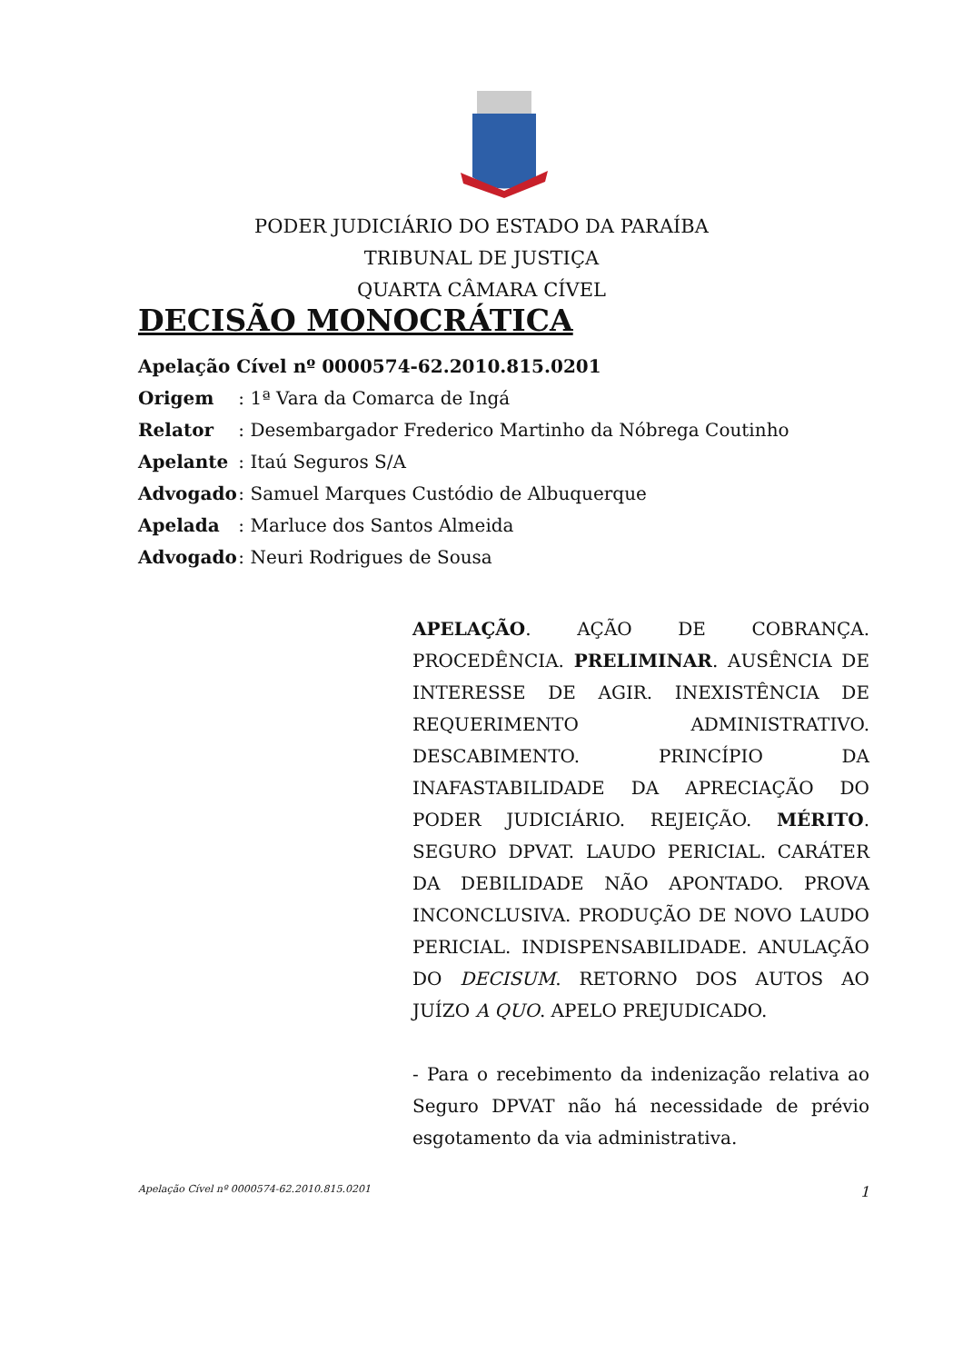PODER JUDICIÁRIO DO ESTADO DA PARAÍBA
TRIBUNAL DE JUSTIÇA
QUARTA CÂMARA CÍVEL
DECISÃO MONOCRÁTICA
Apelação Cível nº 0000574-62.2010.815.0201
Origem : 1ª Vara da Comarca de Ingá
Relator : Desembargador Frederico Martinho da Nóbrega Coutinho
Apelante : Itaú Seguros S/A
Advogado : Samuel Marques Custódio de Albuquerque
Apelada : Marluce dos Santos Almeida
Advogado : Neuri Rodrigues de Sousa
APELAÇÃO. AÇÃO DE COBRANÇA. PROCEDÊNCIA. PRELIMINAR. AUSÊNCIA DE INTERESSE DE AGIR. INEXISTÊNCIA DE REQUERIMENTO ADMINISTRATIVO. DESCABIMENTO. PRINCÍPIO DA INAFASTABILIDADE DA APRECIAÇÃO DO PODER JUDICIÁRIO. REJEIÇÃO. MÉRITO. SEGURO DPVAT. LAUDO PERICIAL. CARÁTER DA DEBILIDADE NÃO APONTADO. PROVA INCONCLUSIVA. PRODUÇÃO DE NOVO LAUDO PERICIAL. INDISPENSABILIDADE. ANULAÇÃO DO DECISUM. RETORNO DOS AUTOS AO JUÍZO A QUO. APELO PREJUDICADO.
- Para o recebimento da indenização relativa ao Seguro DPVAT não há necessidade de prévio esgotamento da via administrativa.
Apelação Cível nº 0000574-62.2010.815.0201 1